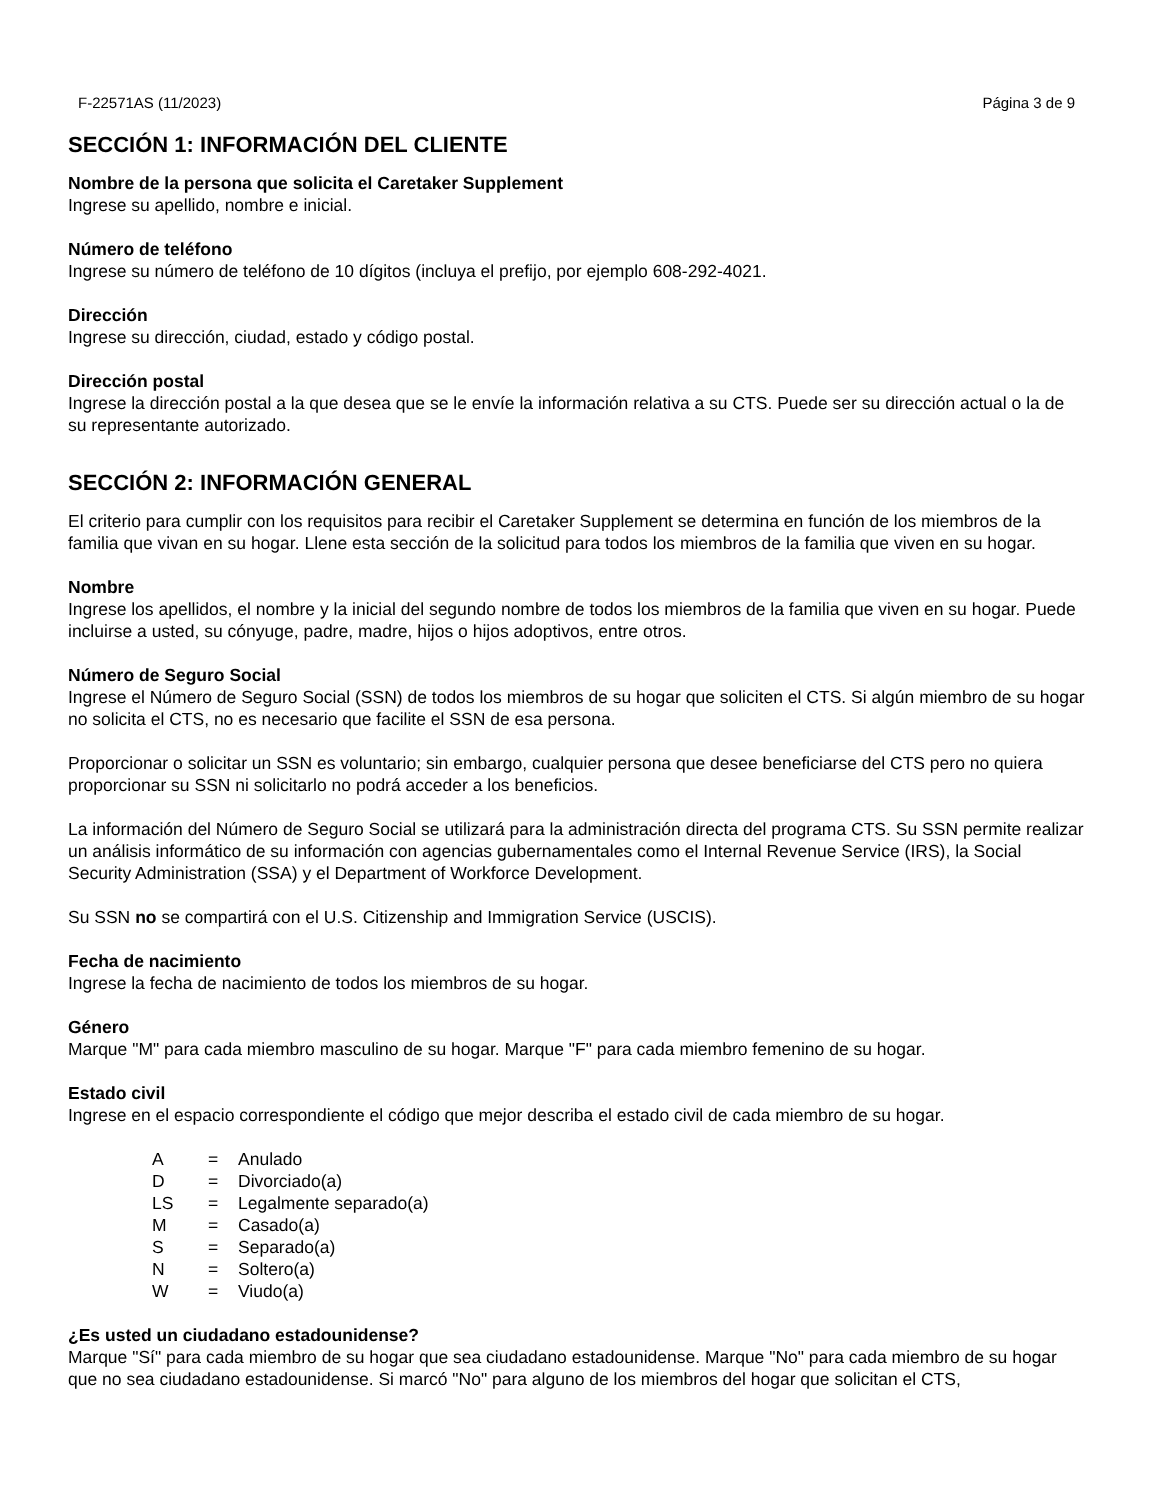F-22571AS (11/2023) Página 3 de 9
SECCIÓN 1: INFORMACIÓN DEL CLIENTE
Nombre de la persona que solicita el Caretaker Supplement
Ingrese su apellido, nombre e inicial.
Número de teléfono
Ingrese su número de teléfono de 10 dígitos (incluya el prefijo, por ejemplo 608-292-4021.
Dirección
Ingrese su dirección, ciudad, estado y código postal.
Dirección postal
Ingrese la dirección postal a la que desea que se le envíe la información relativa a su CTS. Puede ser su dirección actual o la de su representante autorizado.
SECCIÓN 2: INFORMACIÓN GENERAL
El criterio para cumplir con los requisitos para recibir el Caretaker Supplement se determina en función de los miembros de la familia que vivan en su hogar. Llene esta sección de la solicitud para todos los miembros de la familia que viven en su hogar.
Nombre
Ingrese los apellidos, el nombre y la inicial del segundo nombre de todos los miembros de la familia que viven en su hogar. Puede incluirse a usted, su cónyuge, padre, madre, hijos o hijos adoptivos, entre otros.
Número de Seguro Social
Ingrese el Número de Seguro Social (SSN) de todos los miembros de su hogar que soliciten el CTS. Si algún miembro de su hogar no solicita el CTS, no es necesario que facilite el SSN de esa persona.
Proporcionar o solicitar un SSN es voluntario; sin embargo, cualquier persona que desee beneficiarse del CTS pero no quiera proporcionar su SSN ni solicitarlo no podrá acceder a los beneficios.
La información del Número de Seguro Social se utilizará para la administración directa del programa CTS. Su SSN permite realizar un análisis informático de su información con agencias gubernamentales como el Internal Revenue Service (IRS), la Social Security Administration (SSA) y el Department of Workforce Development.
Su SSN no se compartirá con el U.S. Citizenship and Immigration Service (USCIS).
Fecha de nacimiento
Ingrese la fecha de nacimiento de todos los miembros de su hogar.
Género
Marque "M" para cada miembro masculino de su hogar. Marque "F" para cada miembro femenino de su hogar.
Estado civil
Ingrese en el espacio correspondiente el código que mejor describa el estado civil de cada miembro de su hogar.
| A | = | Anulado |
| D | = | Divorciado(a) |
| LS | = | Legalmente separado(a) |
| M | = | Casado(a) |
| S | = | Separado(a) |
| N | = | Soltero(a) |
| W | = | Viudo(a) |
¿Es usted un ciudadano estadounidense?
Marque "Sí" para cada miembro de su hogar que sea ciudadano estadounidense. Marque "No" para cada miembro de su hogar que no sea ciudadano estadounidense. Si marcó "No" para alguno de los miembros del hogar que solicitan el CTS,